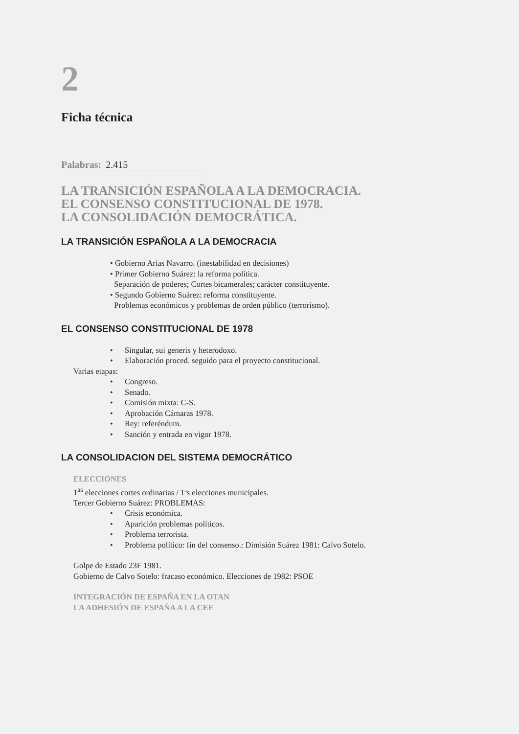2
Ficha técnica
Palabras: 2.415
LA TRANSICIÓN ESPAÑOLA A LA DEMOCRACIA.
EL CONSENSO CONSTITUCIONAL DE 1978.
LA CONSOLIDACIÓN DEMOCRÁTICA.
LA TRANSICIÓN ESPAÑOLA A LA DEMOCRACIA
• Gobierno Arias Navarro. (inestabilidad en decisiones)
• Primer Gobierno Suárez: la reforma política.
Separación de poderes; Cortes bicamerales; carácter constituyente.
• Segundo Gobierno Suárez: reforma constituyente.
Problemas económicos y problemas de orden público (terrorismo).
EL CONSENSO CONSTITUCIONAL DE 1978
• Singular, sui generis y heterodoxo.
• Elaboración proced. seguido para el proyecto constitucional.
Varias etapas:
• Congreso.
• Senado.
• Comisión mixta: C-S.
• Aprobación Cámaras 1978.
• Rey: referéndum.
• Sanción y entrada en vigor 1978.
LA CONSOLIDACION DEL SISTEMA DEMOCRÁTICO
ELECCIONES
1<sup>as</sup> elecciones cortes ordinarias / 1ªs elecciones municipales.
Tercer Gobierno Suárez: PROBLEMAS:
• Crisis económica.
• Aparición problemas políticos.
• Problema terrorista.
• Problema político: fin del consenso.: Dimisión Suárez 1981: Calvo Sotelo.
Golpe de Estado 23F 1981.
Gobierno de Calvo Sotelo: fracaso económico. Elecciones de 1982: PSOE
INTEGRACIÓN DE ESPAÑA EN LA OTAN
LA ADHESIÓN DE ESPAÑA A LA CEE